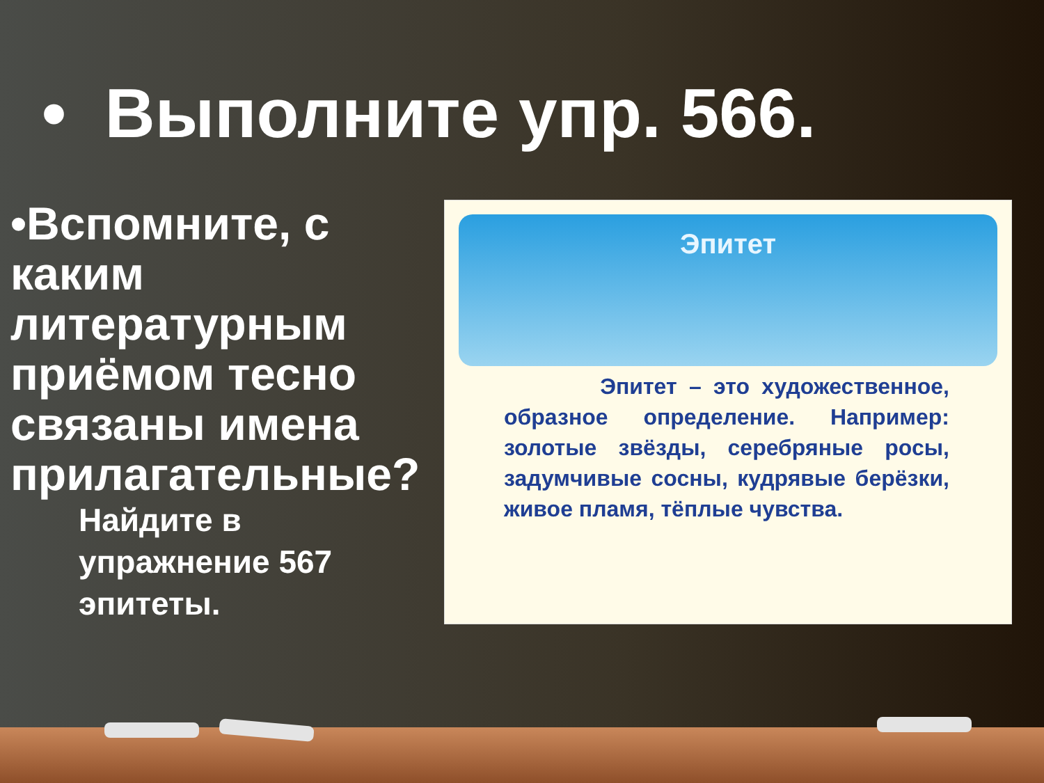• Выполните упр. 566.
•Вспомните, с каким литературным приёмом тесно связаны имена прилагательные?
Найдите в упражнение 567 эпитеты.
Эпитет
Эпитет – это художественное, образное определение. Например: золотые звёзды, серебряные росы, задумчивые сосны, кудрявые берёзки, живое пламя, тёплые чувства.